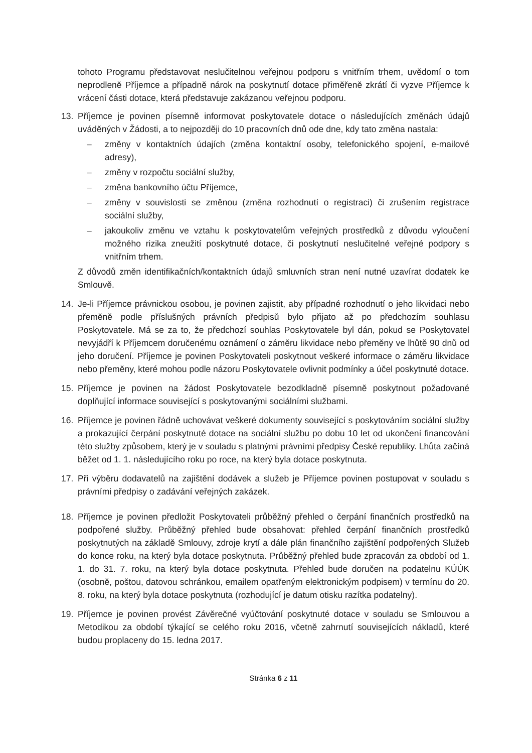tohoto Programu představovat neslučitelnou veřejnou podporu s vnitřním trhem, uvědomí o tom neprodleně Příjemce a případně nárok na poskytnutí dotace přiměřeně zkrátí či vyzve Příjemce k vrácení části dotace, která představuje zakázanou veřejnou podporu.
13. Příjemce je povinen písemně informovat poskytovatele dotace o následujících změnách údajů uváděných v Žádosti, a to nejpozději do 10 pracovních dnů ode dne, kdy tato změna nastala:
– změny v kontaktních údajích (změna kontaktní osoby, telefonického spojení, e-mailové adresy),
– změny v rozpočtu sociální služby,
– změna bankovního účtu Příjemce,
– změny v souvislosti se změnou (změna rozhodnutí o registraci) či zrušením registrace sociální služby,
– jakoukoliv změnu ve vztahu k poskytovatelům veřejných prostředků z důvodu vyloučení možného rizika zneužití poskytnuté dotace, či poskytnutí neslučitelné veřejné podpory s vnitřním trhem.
Z důvodů změn identifikačních/kontaktních údajů smluvních stran není nutné uzavírat dodatek ke Smlouvě.
14. Je-li Příjemce právnickou osobou, je povinen zajistit, aby případné rozhodnutí o jeho likvidaci nebo přeměně podle příslušných právních předpisů bylo přijato až po předchozím souhlasu Poskytovatele. Má se za to, že předchozí souhlas Poskytovatele byl dán, pokud se Poskytovatel nevyjádří k Příjemcem doručenému oznámení o záměru likvidace nebo přeměny ve lhůtě 90 dnů od jeho doručení. Příjemce je povinen Poskytovateli poskytnout veškeré informace o záměru likvidace nebo přeměny, které mohou podle názoru Poskytovatele ovlivnit podmínky a účel poskytnuté dotace.
15. Příjemce je povinen na žádost Poskytovatele bezodkladně písemně poskytnout požadované doplňující informace související s poskytovanými sociálními službami.
16. Příjemce je povinen řádně uchovávat veškeré dokumenty související s poskytováním sociální služby a prokazující čerpání poskytnuté dotace na sociální službu po dobu 10 let od ukončení financování této služby způsobem, který je v souladu s platnými právními předpisy České republiky. Lhůta začíná běžet od 1. 1. následujícího roku po roce, na který byla dotace poskytnuta.
17. Při výběru dodavatelů na zajištění dodávek a služeb je Příjemce povinen postupovat v souladu s právními předpisy o zadávání veřejných zakázek.
18. Příjemce je povinen předložit Poskytovateli průběžný přehled o čerpání finančních prostředků na podpořené služby. Průběžný přehled bude obsahovat: přehled čerpání finančních prostředků poskytnutých na základě Smlouvy, zdroje krytí a dále plán finančního zajištění podpořených Služeb do konce roku, na který byla dotace poskytnuta. Průběžný přehled bude zpracován za období od 1. 1. do 31. 7. roku, na který byla dotace poskytnuta. Přehled bude doručen na podatelnu KÚÚK (osobně, poštou, datovou schránkou, emailem opatřeným elektronickým podpisem) v termínu do 20. 8. roku, na který byla dotace poskytnuta (rozhodující je datum otisku razítka podatelny).
19. Příjemce je povinen provést Závěrečné vyúčtování poskytnuté dotace v souladu se Smlouvou a Metodikou za období týkající se celého roku 2016, včetně zahrnutí souvisejících nákladů, které budou proplaceny do 15. ledna 2017.
Stránka 6 z 11